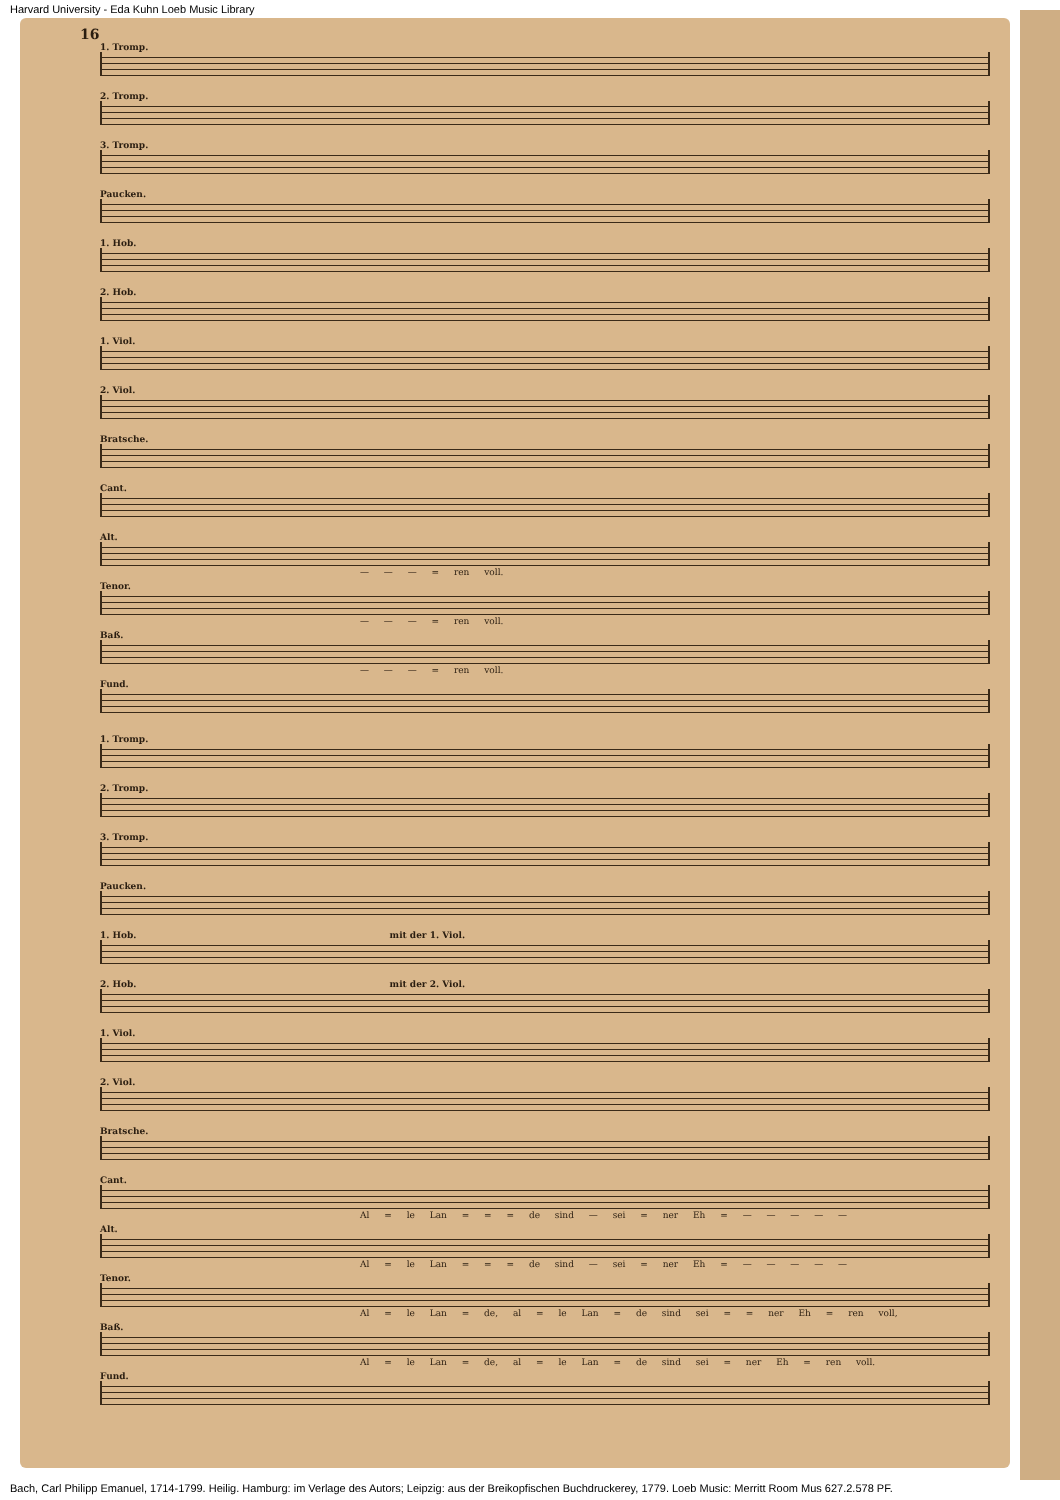Harvard University - Eda Kuhn Loeb Music Library
16
1. Tromp.
2. Tromp.
3. Tromp.
Paucken.
1. Hob.
2. Hob.
1. Viol.
2. Viol.
Bratsche.
Cant.
Alt.
— — — = ren voll.
Tenor.
— — — = ren voll.
Baß.
— — — = ren voll.
Fund.
1. Tromp.
2. Tromp.
3. Tromp.
Paucken.
1. Hob. mit der 1. Viol.
2. Hob. mit der 2. Viol.
1. Viol.
2. Viol.
Bratsche.
Cant.
Al = le Lan = = = de sind — sei = ner Eh = — — — — —
Alt.
Al = le Lan = = = de sind — sei = ner Eh = — — — — —
Tenor.
Al = le Lan = de, al = le Lan = de sind sei = = ner Eh = ren voll,
Baß.
Al = le Lan = de, al = le Lan = de sind sei = ner Eh = ren voll.
Fund.
Bach, Carl Philipp Emanuel, 1714-1799. Heilig. Hamburg: im Verlage des Autors; Leipzig: aus der Breikopfischen Buchdruckerey, 1779. Loeb Music: Merritt Room Mus 627.2.578 PF.